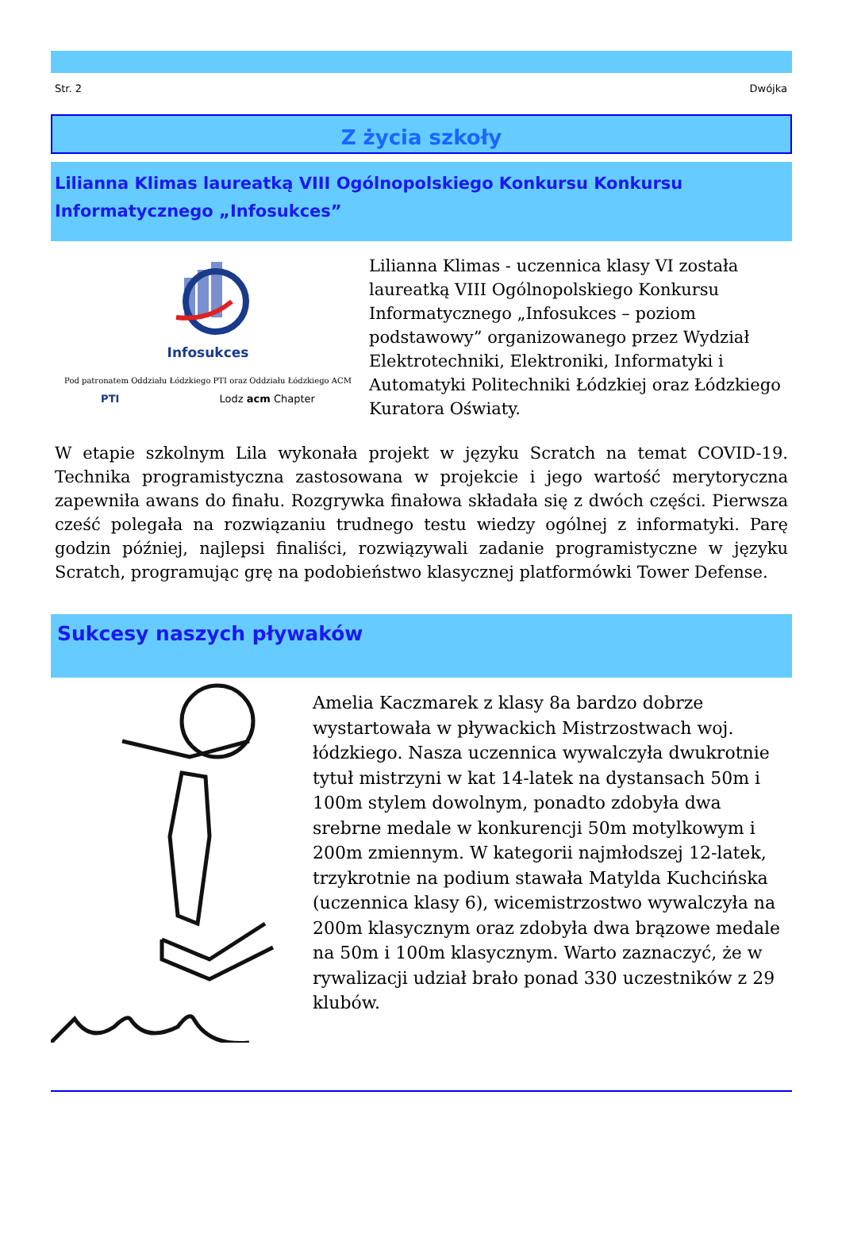Str. 2 Dwójka
Z życia szkoły
Lilianna Klimas laureatką VIII Ogólnopolskiego Konkursu Konkursu Informatycznego „Infosukces”
Infosukces
Pod patronatem Oddziału Łódzkiego PTI oraz Oddziału Łódzkiego ACM
PTI Lodz acm Chapter
Lilianna Klimas - uczennica klasy VI została laureatką VIII Ogólnopolskiego Konkursu Informatycznego „Infosukces – poziom podstawowy” organizowanego przez Wydział Elektrotechniki, Elektroniki, Informatyki i Automatyki Politechniki Łódzkiej oraz Łódzkiego Kuratora Oświaty.
W etapie szkolnym Lila wykonała projekt w języku Scratch na temat COVID-19. Technika programistyczna zastosowana w projekcie i jego wartość merytoryczna zapewniła awans do finału. Rozgrywka finałowa składała się z dwóch części. Pierwsza cześć polegała na rozwiązaniu trudnego testu wiedzy ogólnej z informatyki. Parę godzin później, najlepsi finaliści, rozwiązywali zadanie programistyczne w języku Scratch, programując grę na podobieństwo klasycznej platformówki Tower Defense.
Sukcesy naszych pływaków
Amelia Kaczmarek z klasy 8a bardzo dobrze wystartowała w pływackich Mistrzostwach woj. łódzkiego. Nasza uczennica wywalczyła dwukrotnie tytuł mistrzyni w kat 14-latek na dystansach 50m i 100m stylem dowolnym, ponadto zdobyła dwa srebrne medale w konkurencji 50m motylkowym i 200m zmiennym. W kategorii najmłodszej 12-latek, trzykrotnie na podium stawała Matylda Kuchcińska (uczennica klasy 6), wicemistrzostwo wywalczyła na 200m klasycznym oraz zdobyła dwa brązowe medale na 50m i 100m klasycznym. Warto zaznaczyć, że w rywalizacji udział brało ponad 330 uczestników z 29 klubów.